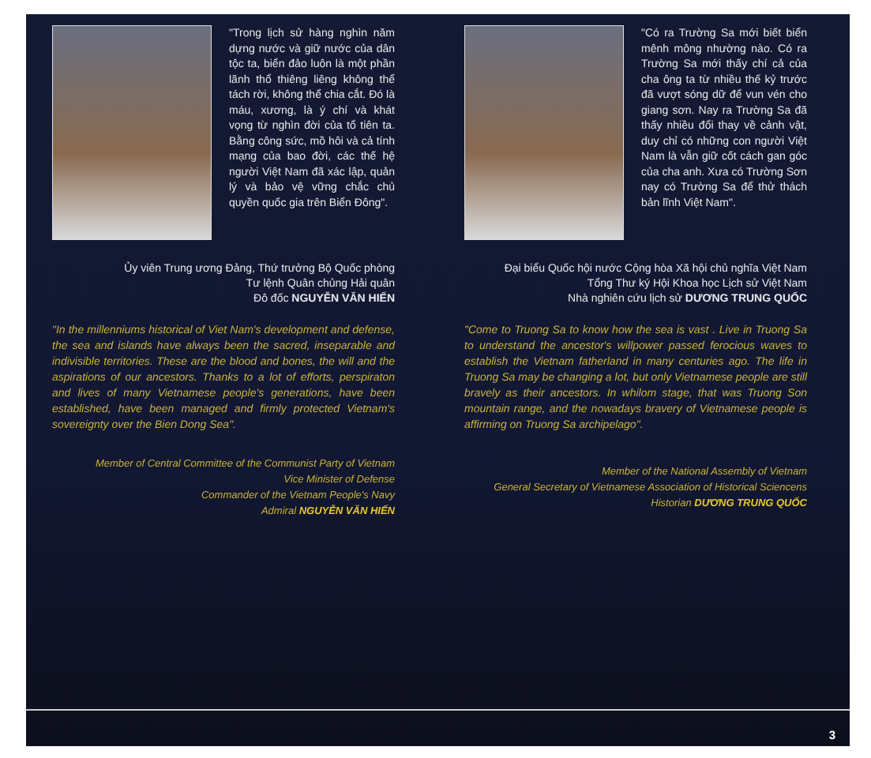"Trong lịch sử hàng nghìn năm dựng nước và giữ nước của dân tộc ta, biển đảo luôn là một phần lãnh thổ thiêng liêng không thể tách rời, không thể chia cắt. Đó là máu, xương, là ý chí và khát vọng từ nghìn đời của tổ tiên ta. Bằng công sức, mồ hôi và cả tính mạng của bao đời, các thế hệ người Việt Nam đã xác lập, quản lý và bảo vệ vững chắc chủ quyền quốc gia trên Biển Đông".
Ủy viên Trung ương Đảng, Thứ trưởng Bộ Quốc phòng
Tư lệnh Quân chủng Hải quân
Đô đốc NGUYỄN VĂN HIẾN
"In the millenniums historical of Viet Nam's development and defense, the sea and islands have always been the sacred, inseparable and indivisible territories. These are the blood and bones, the will and the aspirations of our ancestors. Thanks to a lot of efforts, perspiraton and lives of many Vietnamese people's generations, have been established, have been managed and firmly protected Vietnam's sovereignty over the Bien Dong Sea".
Member of Central Committee of the Communist Party of Vietnam
Vice Minister of Defense
Commander of the Vietnam People's Navy
Admiral NGUYỄN VĂN HIẾN
"Có ra Trường Sa mới biết biển mênh mông nhường nào. Có ra Trường Sa mới thấy chí cả của cha ông ta từ nhiều thế kỷ trước đã vượt sóng dữ để vun vén cho giang sơn. Nay ra Trường Sa đã thấy nhiều đổi thay về cảnh vật, duy chỉ có những con người Việt Nam là vẫn giữ cốt cách gan góc của cha anh. Xưa có Trường Sơn nay có Trường Sa để thử thách bản lĩnh Việt Nam".
Đại biểu Quốc hội nước Cộng hòa Xã hội chủ nghĩa Việt Nam
Tổng Thư ký Hội Khoa học Lịch sử Việt Nam
Nhà nghiên cứu lịch sử DƯƠNG TRUNG QUỐC
"Come to Truong Sa to know how the sea is vast . Live in Truong Sa to understand the ancestor's willpower passed ferocious waves to establish the Vietnam fatherland in many centuries ago. The life in Truong Sa may be changing a lot, but only Vietnamese people are still bravely as their ancestors. In whilom stage, that was Truong Son mountain range, and the nowadays bravery of Vietnamese people is affirming on Truong Sa archipelago".
Member of the National Assembly of Vietnam
General Secretary of Vietnamese Association of Historical Sciencens
Historian DƯƠNG TRUNG QUỐC
3